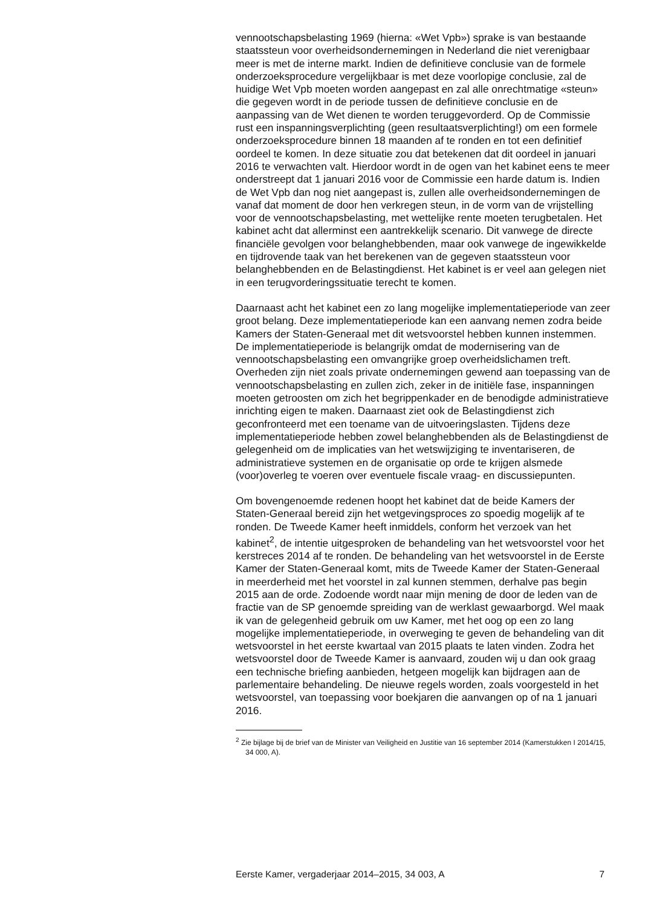vennootschapsbelasting 1969 (hierna: «Wet Vpb») sprake is van bestaande staatssteun voor overheidsondernemingen in Nederland die niet verenigbaar meer is met de interne markt. Indien de definitieve conclusie van de formele onderzoeksprocedure vergelijkbaar is met deze voorlopige conclusie, zal de huidige Wet Vpb moeten worden aangepast en zal alle onrechtmatige «steun» die gegeven wordt in de periode tussen de definitieve conclusie en de aanpassing van de Wet dienen te worden teruggevorderd. Op de Commissie rust een inspanningsverplichting (geen resultaatsverplichting!) om een formele onderzoeksprocedure binnen 18 maanden af te ronden en tot een definitief oordeel te komen. In deze situatie zou dat betekenen dat dit oordeel in januari 2016 te verwachten valt. Hierdoor wordt in de ogen van het kabinet eens te meer onderstreept dat 1 januari 2016 voor de Commissie een harde datum is. Indien de Wet Vpb dan nog niet aangepast is, zullen alle overheidsondernemingen de vanaf dat moment de door hen verkregen steun, in de vorm van de vrijstelling voor de vennootschapsbelasting, met wettelijke rente moeten terugbetalen. Het kabinet acht dat allerminst een aantrekkelijk scenario. Dit vanwege de directe financiële gevolgen voor belanghebbenden, maar ook vanwege de ingewikkelde en tijdrovende taak van het berekenen van de gegeven staatssteun voor belanghebbenden en de Belastingdienst. Het kabinet is er veel aan gelegen niet in een terugvorderingssituatie terecht te komen.
Daarnaast acht het kabinet een zo lang mogelijke implementatieperiode van zeer groot belang. Deze implementatieperiode kan een aanvang nemen zodra beide Kamers der Staten-Generaal met dit wetsvoorstel hebben kunnen instemmen. De implementatieperiode is belangrijk omdat de modernisering van de vennootschapsbelasting een omvangrijke groep overheidslichamen treft. Overheden zijn niet zoals private ondernemingen gewend aan toepassing van de vennootschapsbelasting en zullen zich, zeker in de initiële fase, inspanningen moeten getroosten om zich het begrippenkader en de benodigde administratieve inrichting eigen te maken. Daarnaast ziet ook de Belastingdienst zich geconfronteerd met een toename van de uitvoeringslasten. Tijdens deze implementatieperiode hebben zowel belanghebbenden als de Belastingdienst de gelegenheid om de implicaties van het wetswijziging te inventariseren, de administratieve systemen en de organisatie op orde te krijgen alsmede (voor)overleg te voeren over eventuele fiscale vraag- en discussiepunten.
Om bovengenoemde redenen hoopt het kabinet dat de beide Kamers der Staten-Generaal bereid zijn het wetgevingsproces zo spoedig mogelijk af te ronden. De Tweede Kamer heeft inmiddels, conform het verzoek van het kabinet<sup>2</sup>, de intentie uitgesproken de behandeling van het wetsvoorstel voor het kerstreces 2014 af te ronden. De behandeling van het wetsvoorstel in de Eerste Kamer der Staten-Generaal komt, mits de Tweede Kamer der Staten-Generaal in meerderheid met het voorstel in zal kunnen stemmen, derhalve pas begin 2015 aan de orde. Zodoende wordt naar mijn mening de door de leden van de fractie van de SP genoemde spreiding van de werklast gewaarborgd. Wel maak ik van de gelegenheid gebruik om uw Kamer, met het oog op een zo lang mogelijke implementatieperiode, in overweging te geven de behandeling van dit wetsvoorstel in het eerste kwartaal van 2015 plaats te laten vinden. Zodra het wetsvoorstel door de Tweede Kamer is aanvaard, zouden wij u dan ook graag een technische briefing aanbieden, hetgeen mogelijk kan bijdragen aan de parlementaire behandeling. De nieuwe regels worden, zoals voorgesteld in het wetsvoorstel, van toepassing voor boekjaren die aanvangen op of na 1 januari 2016.
<sup>2</sup> Zie bijlage bij de brief van de Minister van Veiligheid en Justitie van 16 september 2014 (Kamerstukken I 2014/15, 34 000, A).
Eerste Kamer, vergaderjaar 2014–2015, 34 003, A 7